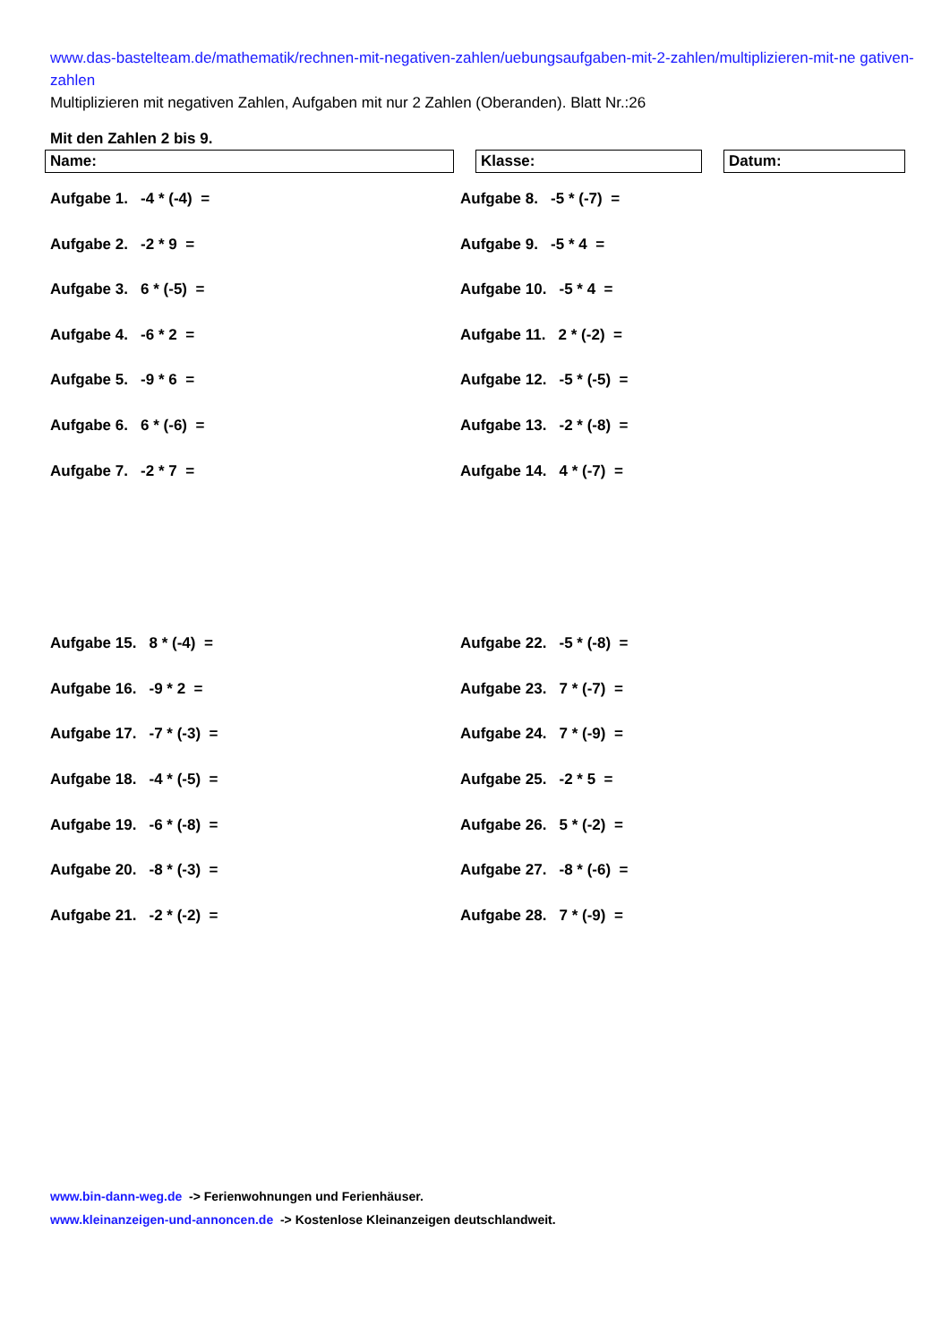www.das-bastelteam.de/mathematik/rechnen-mit-negativen-zahlen/uebungsaufgaben-mit-2-zahlen/multiplizieren-mit-ne gativen-zahlen
Multiplizieren mit negativen Zahlen, Aufgaben mit nur 2 Zahlen (Oberanden). Blatt Nr.:26
Mit den Zahlen 2 bis 9.
Name: Klasse: Datum:
Aufgabe 1. -4 * (-4) =
Aufgabe 8. -5 * (-7) =
Aufgabe 2. -2 * 9 =
Aufgabe 9. -5 * 4 =
Aufgabe 3. 6 * (-5) =
Aufgabe 10. -5 * 4 =
Aufgabe 4. -6 * 2 =
Aufgabe 11. 2 * (-2) =
Aufgabe 5. -9 * 6 =
Aufgabe 12. -5 * (-5) =
Aufgabe 6. 6 * (-6) =
Aufgabe 13. -2 * (-8) =
Aufgabe 7. -2 * 7 =
Aufgabe 14. 4 * (-7) =
Aufgabe 15. 8 * (-4) =
Aufgabe 22. -5 * (-8) =
Aufgabe 16. -9 * 2 =
Aufgabe 23. 7 * (-7) =
Aufgabe 17. -7 * (-3) =
Aufgabe 24. 7 * (-9) =
Aufgabe 18. -4 * (-5) =
Aufgabe 25. -2 * 5 =
Aufgabe 19. -6 * (-8) =
Aufgabe 26. 5 * (-2) =
Aufgabe 20. -8 * (-3) =
Aufgabe 27. -8 * (-6) =
Aufgabe 21. -2 * (-2) =
Aufgabe 28. 7 * (-9) =
www.bin-dann-weg.de -> Ferienwohnungen und Ferienhäuser.
www.kleinanzeigen-und-annoncen.de -> Kostenlose Kleinanzeigen deutschlandweit.